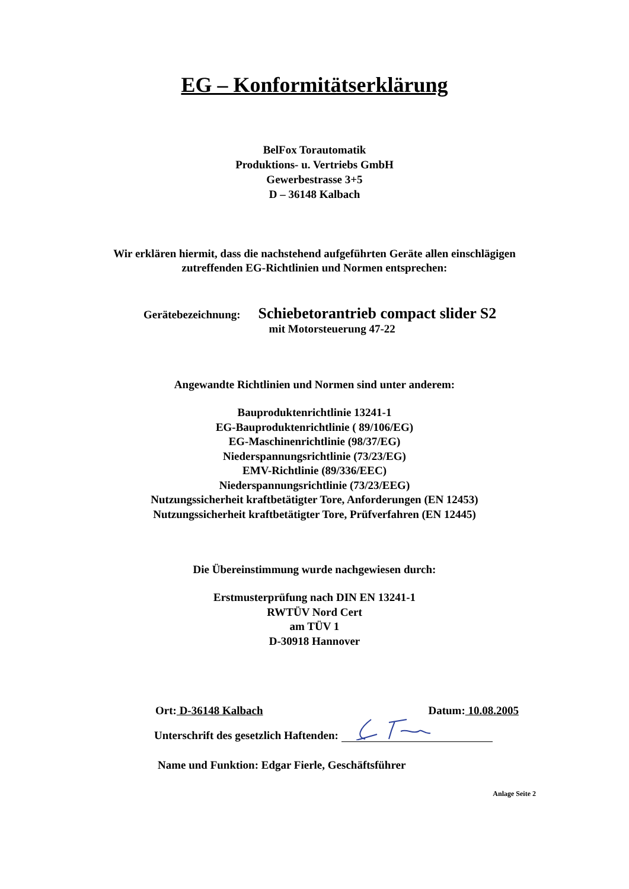EG – Konformitätserklärung
BelFox Torautomatik
Produktions- u. Vertriebs GmbH
Gewerbestrasse 3+5
D – 36148 Kalbach
Wir erklären hiermit, dass die nachstehend aufgeführten Geräte allen einschlägigen
zutreffenden EG-Richtlinien und Normen entsprechen:
Gerätebezeichnung:
Schiebetorantrieb compact slider S2
mit Motorsteuerung 47-22
Angewandte Richtlinien und Normen sind unter anderem:
Bauproduktenrichtlinie 13241-1
EG-Bauproduktenrichtlinie ( 89/106/EG)
EG-Maschinenrichtlinie (98/37/EG)
Niederspannungsrichtlinie (73/23/EG)
EMV-Richtlinie (89/336/EEC)
Niederspannungsrichtlinie (73/23/EEG)
Nutzungssicherheit kraftbetätigter Tore, Anforderungen (EN 12453)
Nutzungssicherheit kraftbetätigter Tore, Prüfverfahren (EN 12445)
Die Übereinstimmung wurde nachgewiesen durch:
Erstmusterprüfung nach DIN EN 13241-1
RWTÜV Nord Cert
am TÜV 1
D-30918 Hannover
Ort: D-36148 Kalbach Datum: 10.08.2005
Unterschrift des gesetzlich Haftenden:
Name und Funktion: Edgar Fierle, Geschäftsführer
Anlage Seite 2